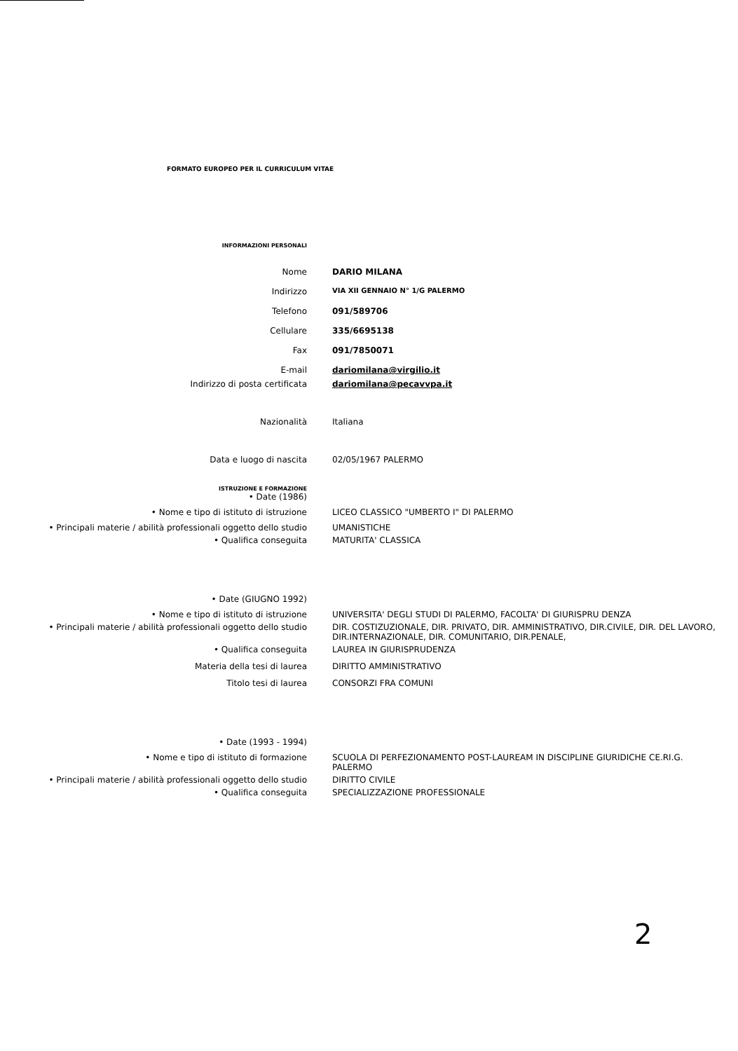FORMATO EUROPEO PER IL CURRICULUM VITAE
INFORMAZIONI PERSONALI
Nome DARIO MILANA
Indirizzo
VIA XII GENNAIO N° 1/G PALERMO
Telefono 091/589706
Cellulare 335/6695138
Fax 091/7850071
E-mail dariomilana@virgilio.it
Indirizzo di posta certificata dariomilana@pecavvpa.it
Nazionalità Italiana
Data e luogo di nascita 02/05/1967 PALERMO
ISTRUZIONE E FORMAZIONE
• Date (1986)
• Nome e tipo di istituto di istruzione LICEO CLASSICO "UMBERTO I" DI PALERMO
• Principali materie / abilità professionali oggetto dello studio UMANISTICHE
• Qualifica conseguita MATURITA' CLASSICA
• Date (GIUGNO 1992)
• Nome e tipo di istituto di istruzione UNIVERSITA' DEGLI STUDI DI PALERMO, FACOLTA' DI GIURISPRU DENZA
• Principali materie / abilità professionali oggetto dello studio DIR. COSTIZUZIONALE, DIR. PRIVATO, DIR. AMMINISTRATIVO, DIR.CIVILE, DIR. DEL LAVORO, DIR.INTERNAZIONALE, DIR. COMUNITARIO, DIR.PENALE,
• Qualifica conseguita LAUREA IN GIURISPRUDENZA
Materia della tesi di laurea DIRITTO AMMINISTRATIVO
Titolo tesi di laurea CONSORZI FRA COMUNI
• Date (1993 - 1994)
• Nome e tipo di istituto di formazione SCUOLA DI PERFEZIONAMENTO POST-LAUREAM IN DISCIPLINE GIURIDICHE CE.RI.G. PALERMO
• Principali materie / abilità professionali oggetto dello studio DIRITTO CIVILE
• Qualifica conseguita SPECIALIZZAZIONE PROFESSIONALE
2